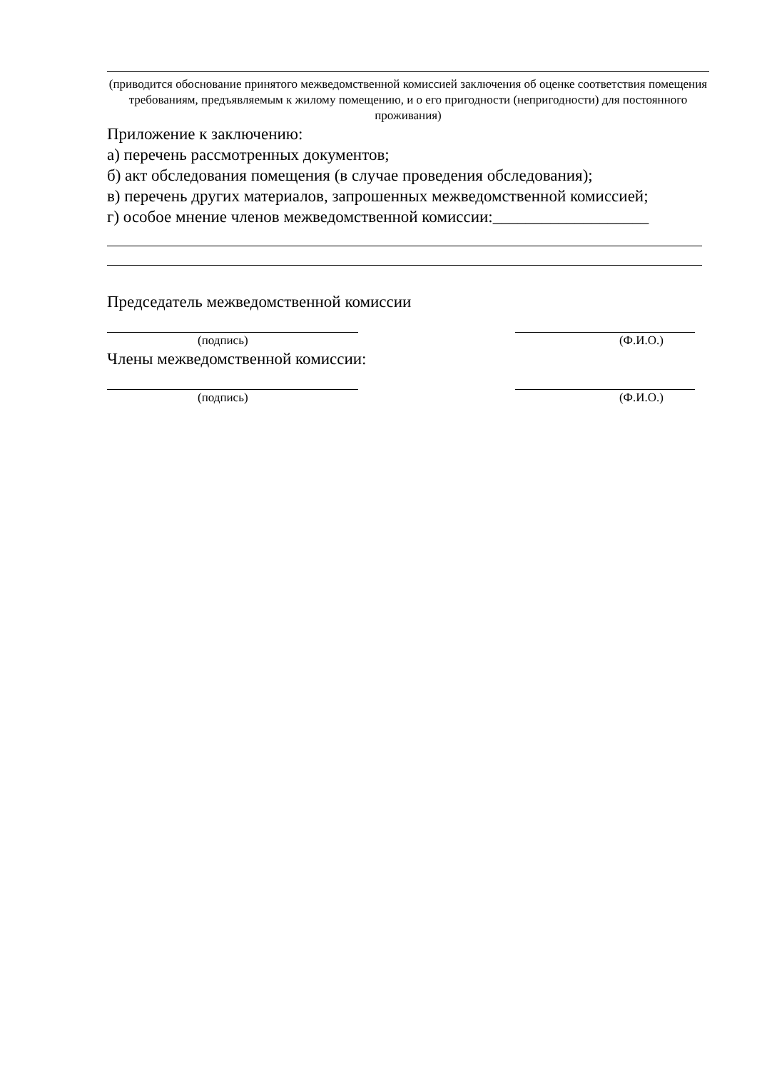(приводится обоснование принятого межведомственной комиссией заключения об оценке соответствия помещения требованиям, предъявляемым к жилому помещению, и о его пригодности (непригодности) для постоянного проживания)
Приложение к заключению:
а) перечень рассмотренных документов;
б) акт обследования помещения (в случае проведения обследования);
в) перечень других материалов, запрошенных межведомственной комиссией;
г) особое мнение членов межведомственной комиссии:___________________
Председатель межведомственной комиссии
(подпись) (Ф.И.О.)
Члены межведомственной комиссии:
(подпись) (Ф.И.О.)